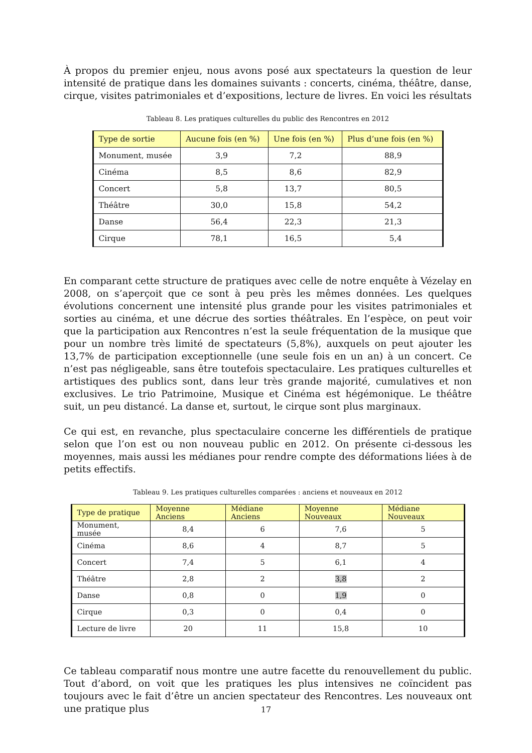À propos du premier enjeu, nous avons posé aux spectateurs la question de leur intensité de pratique dans les domaines suivants : concerts, cinéma, théâtre, danse, cirque, visites patrimoniales et d’expositions, lecture de livres. En voici les résultats
Tableau 8. Les pratiques culturelles du public des Rencontres en 2012
| Type de sortie | Aucune fois (en %) | Une fois (en %) | Plus d’une fois (en %) |
| --- | --- | --- | --- |
| Monument, musée | 3,9 | 7,2 | 88,9 |
| Cinéma | 8,5 | 8,6 | 82,9 |
| Concert | 5,8 | 13,7 | 80,5 |
| Théâtre | 30,0 | 15,8 | 54,2 |
| Danse | 56,4 | 22,3 | 21,3 |
| Cirque | 78,1 | 16,5 | 5,4 |
En comparant cette structure de pratiques avec celle de notre enquête à Vézelay en 2008, on s’aperçoit que ce sont à peu près les mêmes données. Les quelques évolutions concernent une intensité plus grande pour les visites patrimoniales et sorties au cinéma, et une décrue des sorties théâtrales. En l’espèce, on peut voir que la participation aux Rencontres n’est la seule fréquentation de la musique que pour un nombre très limité de spectateurs (5,8%), auxquels on peut ajouter les 13,7% de participation exceptionnelle (une seule fois en un an) à un concert. Ce n’est pas négligeable, sans être toutefois spectaculaire. Les pratiques culturelles et artistiques des publics sont, dans leur très grande majorité, cumulatives et non exclusives. Le trio Patrimoine, Musique et Cinéma est hégémonique. Le théâtre suit, un peu distancé. La danse et, surtout, le cirque sont plus marginaux.
Ce qui est, en revanche, plus spectaculaire concerne les différentiels de pratique selon que l’on est ou non nouveau public en 2012. On présente ci-dessous les moyennes, mais aussi les médianes pour rendre compte des déformations liées à de petits effectifs.
Tableau 9. Les pratiques culturelles comparées : anciens et nouveaux en 2012
| Type de pratique | Moyenne Anciens | Médiane Anciens | Moyenne Nouveaux | Médiane Nouveaux |
| --- | --- | --- | --- | --- |
| Monument, musée | 8,4 | 6 | 7,6 | 5 |
| Cinéma | 8,6 | 4 | 8,7 | 5 |
| Concert | 7,4 | 5 | 6,1 | 4 |
| Théâtre | 2,8 | 2 | 3,8 | 2 |
| Danse | 0,8 | 0 | 1,9 | 0 |
| Cirque | 0,3 | 0 | 0,4 | 0 |
| Lecture de livre | 20 | 11 | 15,8 | 10 |
Ce tableau comparatif nous montre une autre facette du renouvellement du public. Tout d’abord, on voit que les pratiques les plus intensives ne coïncident pas toujours avec le fait d’être un ancien spectateur des Rencontres. Les nouveaux ont une pratique plus
17